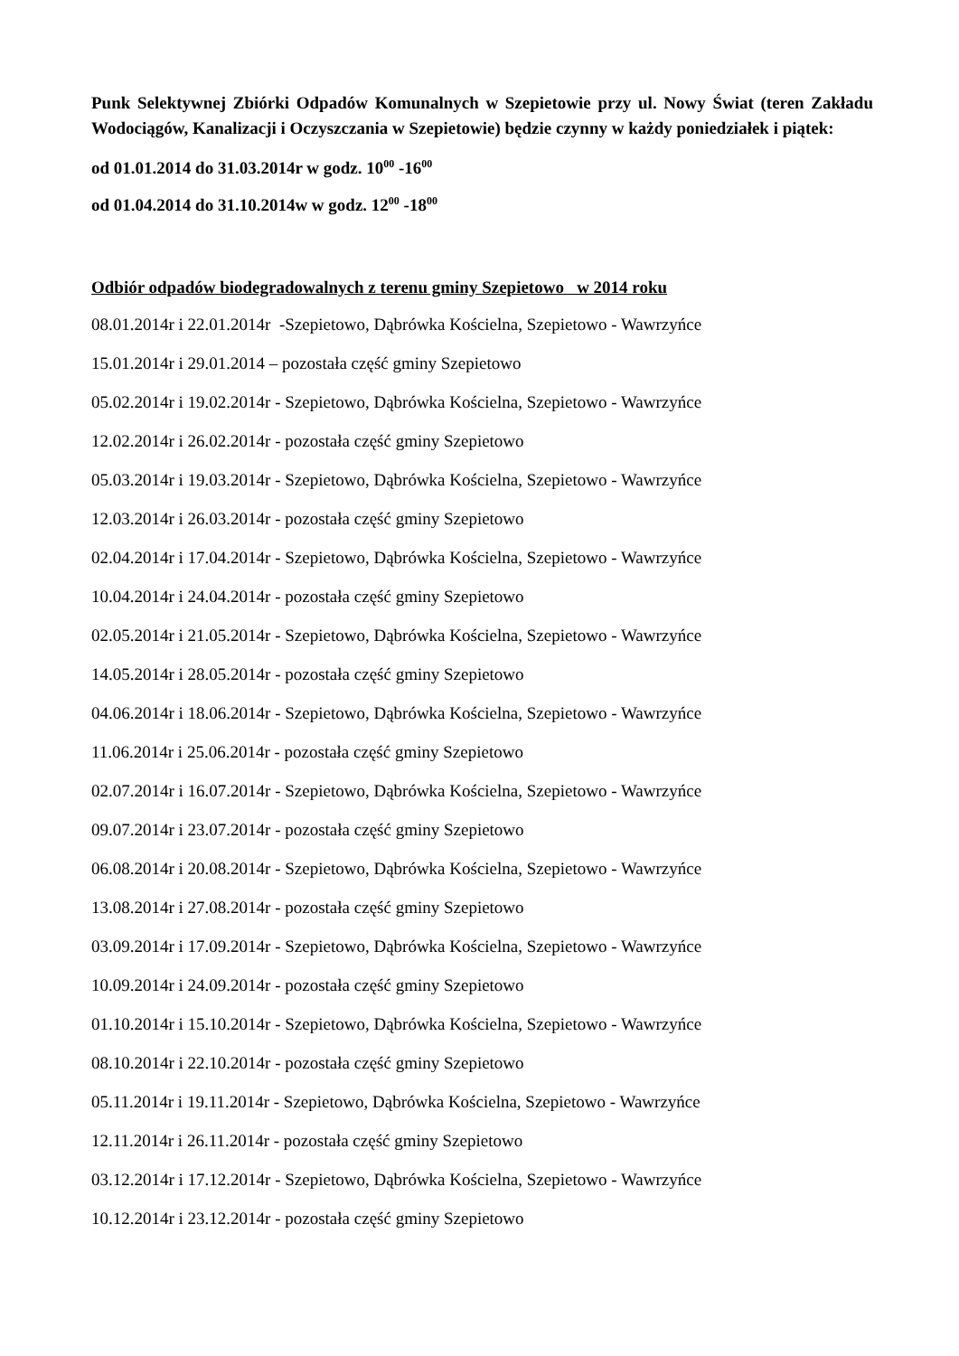Punk Selektywnej Zbiórki Odpadów Komunalnych w Szepietowie przy ul. Nowy Świat (teren Zakładu Wodociągów, Kanalizacji i Oczyszczania w Szepietowie) będzie czynny w każdy poniedziałek i piątek:
od 01.01.2014 do 31.03.2014r w godz. 10<sup>00</sup> -16<sup>00</sup>
od 01.04.2014 do 31.10.2014w w godz. 12<sup>00</sup> -18<sup>00</sup>
Odbiór odpadów biodegradowalnych z terenu gminy Szepietowo w 2014 roku
08.01.2014r i 22.01.2014r -Szepietowo, Dąbrówka Kościelna, Szepietowo - Wawrzyńce
15.01.2014r i 29.01.2014 – pozostała część gminy Szepietowo
05.02.2014r i 19.02.2014r - Szepietowo, Dąbrówka Kościelna, Szepietowo - Wawrzyńce
12.02.2014r i 26.02.2014r - pozostała część gminy Szepietowo
05.03.2014r i 19.03.2014r - Szepietowo, Dąbrówka Kościelna, Szepietowo - Wawrzyńce
12.03.2014r i 26.03.2014r - pozostała część gminy Szepietowo
02.04.2014r i 17.04.2014r - Szepietowo, Dąbrówka Kościelna, Szepietowo - Wawrzyńce
10.04.2014r i 24.04.2014r - pozostała część gminy Szepietowo
02.05.2014r i 21.05.2014r - Szepietowo, Dąbrówka Kościelna, Szepietowo - Wawrzyńce
14.05.2014r i 28.05.2014r - pozostała część gminy Szepietowo
04.06.2014r i 18.06.2014r - Szepietowo, Dąbrówka Kościelna, Szepietowo - Wawrzyńce
11.06.2014r i 25.06.2014r - pozostała część gminy Szepietowo
02.07.2014r i 16.07.2014r - Szepietowo, Dąbrówka Kościelna, Szepietowo - Wawrzyńce
09.07.2014r i 23.07.2014r - pozostała część gminy Szepietowo
06.08.2014r i 20.08.2014r - Szepietowo, Dąbrówka Kościelna, Szepietowo - Wawrzyńce
13.08.2014r i 27.08.2014r - pozostała część gminy Szepietowo
03.09.2014r i 17.09.2014r - Szepietowo, Dąbrówka Kościelna, Szepietowo - Wawrzyńce
10.09.2014r i 24.09.2014r - pozostała część gminy Szepietowo
01.10.2014r i 15.10.2014r - Szepietowo, Dąbrówka Kościelna, Szepietowo - Wawrzyńce
08.10.2014r i 22.10.2014r - pozostała część gminy Szepietowo
05.11.2014r i 19.11.2014r - Szepietowo, Dąbrówka Kościelna, Szepietowo - Wawrzyńce
12.11.2014r i 26.11.2014r - pozostała część gminy Szepietowo
03.12.2014r i 17.12.2014r - Szepietowo, Dąbrówka Kościelna, Szepietowo - Wawrzyńce
10.12.2014r i 23.12.2014r - pozostała część gminy Szepietowo